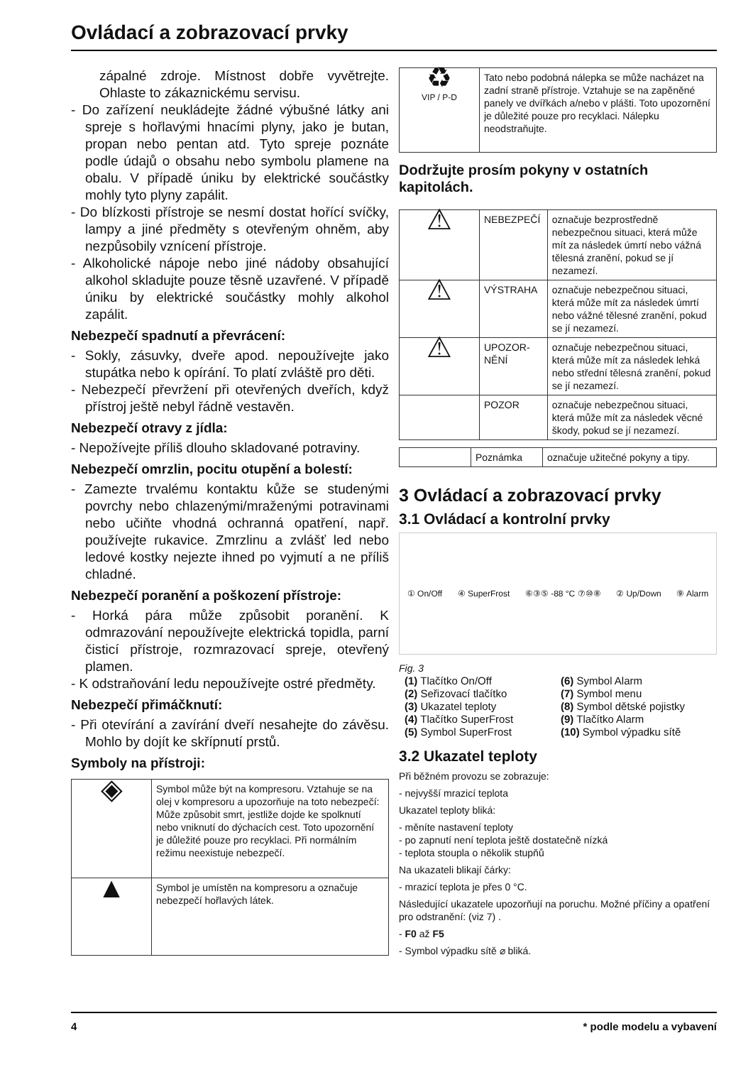Ovládací a zobrazovací prvky
zápalné zdroje. Místnost dobře vyvětrejte. Ohlaste to zákaznickému servisu.
- Do zařízení neukládejte žádné výbušné látky ani spreje s hořlavými hnacími plyny, jako je butan, propan nebo pentan atd. Tyto spreje poznáte podle údajů o obsahu nebo symbolu plamene na obalu. V případě úniku by elektrické součástky mohly tyto plyny zapálit.
- Do blízkosti přístroje se nesmí dostat hořící svíčky, lampy a jiné předměty s otevřeným ohněm, aby nezpůsobily vznícení přístroje.
- Alkoholické nápoje nebo jiné nádoby obsahující alkohol skladujte pouze těsně uzavřené. V případě úniku by elektrické součástky mohly alkohol zapálit.
Nebezpečí spadnutí a převrácení:
- Sokly, zásuvky, dveře apod. nepoužívejte jako stupátka nebo k opírání. To platí zvláště pro děti.
- Nebezpečí převržení při otevřených dveřích, když přístroj ještě nebyl řádně vestavěn.
Nebezpečí otravy z jídla:
- Nepožívejte příliš dlouho skladované potraviny.
Nebezpečí omrzlin, pocitu otupění a bolestí:
- Zamezte trvalému kontaktu kůže se studenými povrchy nebo chlazenými/mraženými potravinami nebo učiňte vhodná ochranná opatření, např. používejte rukavice. Zmrzlinu a zvlášť led nebo ledové kostky nejezte ihned po vyjmutí a ne příliš chladné.
Nebezpečí poranění a poškození přístroje:
- Horká pára může způsobit poranění. K odmrazování nepoužívejte elektrická topidla, parní čisticí přístroje, rozmrazovací spreje, otevřený plamen.
- K odstraňování ledu nepoužívejte ostré předměty.
Nebezpečí přimáčknutí:
- Při otevírání a zavírání dveří nesahejte do závěsu. Mohlo by dojít ke skřípnutí prstů.
Symboly na přístroji:
| ◈ | Symbol může být na kompresoru. Vztahuje se na olej v kompresoru a upozorňuje na toto nebezpečí: Může způsobit smrt, jestliže dojde ke spolknutí nebo vniknutí do dýchacích cest. Toto upozornění je důležité pouze pro recyklaci. Při normálním režimu neexistuje nebezpečí. |
| ▲ | Symbol je umístěn na kompresoru a označuje nebezpečí hořlavých látek. |
| ♻ VIP / P-D | Tato nebo podobná nálepka se může nacházet na zadní straně přístroje. Vztahuje se na zapěněné panely ve dvířkách a/nebo v plášti. Toto upozornění je důležité pouze pro recyklaci. Nálepku neodstraňujte. |
Dodržujte prosím pokyny v ostatních kapitolách.
| ⚠ | NEBEZPEČÍ | označuje bezprostředně nebezpečnou situaci, která může mít za následek úmrtí nebo vážná tělesná zranění, pokud se jí nezamezí. |
| ⚠ | VÝSTRAHA | označuje nebezpečnou situaci, která může mít za následek úmrtí nebo vážné tělesné zranění, pokud se jí nezamezí. |
| ⚠ | UPOZOR-NĚNÍ | označuje nebezpečnou situaci, která může mít za následek lehká nebo střední tělesná zranění, pokud se jí nezamezí. |
| | POZOR | označuje nebezpečnou situaci, která může mít za následek věcné škody, pokud se jí nezamezí. |
| | Poznámka | označuje užitečné pokyny a tipy. |
3 Ovládací a zobrazovací prvky
3.1 Ovládací a kontrolní prvky
① On/Off ④ SuperFrost ⑥③⑤ -88 °C ⑦⑩⑧ ② Up/Down ⑨ Alarm
Fig. 3
(1) Tlačítko On/Off
(6) Symbol Alarm
(2) Seřizovací tlačítko
(7) Symbol menu
(3) Ukazatel teploty
(8) Symbol dětské pojistky
(4) Tlačítko SuperFrost
(9) Tlačítko Alarm
(5) Symbol SuperFrost
(10) Symbol výpadku sítě
3.2 Ukazatel teploty
Při běžném provozu se zobrazuje:
- nejvyšší mrazicí teplota
Ukazatel teploty bliká:
- měníte nastavení teploty
- po zapnutí není teplota ještě dostatečně nízká
- teplota stoupla o několik stupňů
Na ukazateli blikají čárky:
- mrazicí teplota je přes 0 °C.
Následující ukazatele upozorňují na poruchu. Možné příčiny a opatření pro odstranění: (viz 7) .
- F0 až F5
- Symbol výpadku sítě ⌀ bliká.
4 * podle modelu a vybavení